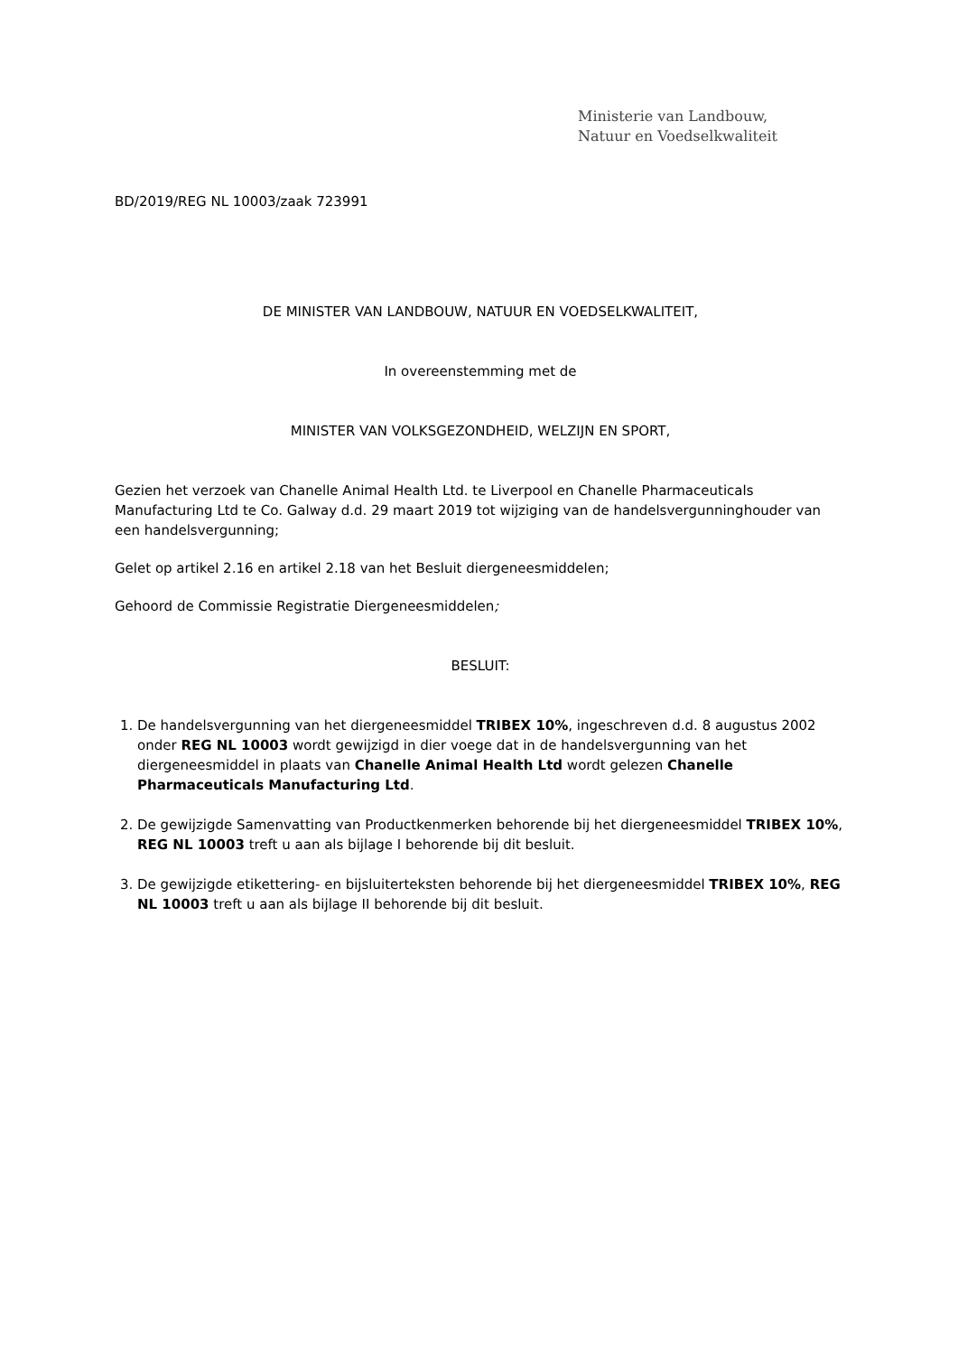Ministerie van Landbouw,
Natuur en Voedselkwaliteit
BD/2019/REG NL 10003/zaak 723991
DE MINISTER VAN LANDBOUW, NATUUR EN VOEDSELKWALITEIT,
In overeenstemming met de
MINISTER VAN VOLKSGEZONDHEID, WELZIJN EN SPORT,
Gezien het verzoek van Chanelle Animal Health Ltd. te Liverpool en Chanelle Pharmaceuticals Manufacturing Ltd te Co. Galway d.d. 29 maart 2019 tot wijziging van de handelsvergunninghouder van een handelsvergunning;
Gelet op artikel 2.16 en artikel 2.18 van het Besluit diergeneesmiddelen;
Gehoord de Commissie Registratie Diergeneesmiddelen;
BESLUIT:
1. De handelsvergunning van het diergeneesmiddel TRIBEX 10%, ingeschreven d.d. 8 augustus 2002 onder REG NL 10003 wordt gewijzigd in dier voege dat in de handelsvergunning van het diergeneesmiddel in plaats van Chanelle Animal Health Ltd wordt gelezen Chanelle Pharmaceuticals Manufacturing Ltd.
2. De gewijzigde Samenvatting van Productkenmerken behorende bij het diergeneesmiddel TRIBEX 10%, REG NL 10003 treft u aan als bijlage I behorende bij dit besluit.
3. De gewijzigde etikettering- en bijsluiterteksten behorende bij het diergeneesmiddel TRIBEX 10%, REG NL 10003 treft u aan als bijlage II behorende bij dit besluit.